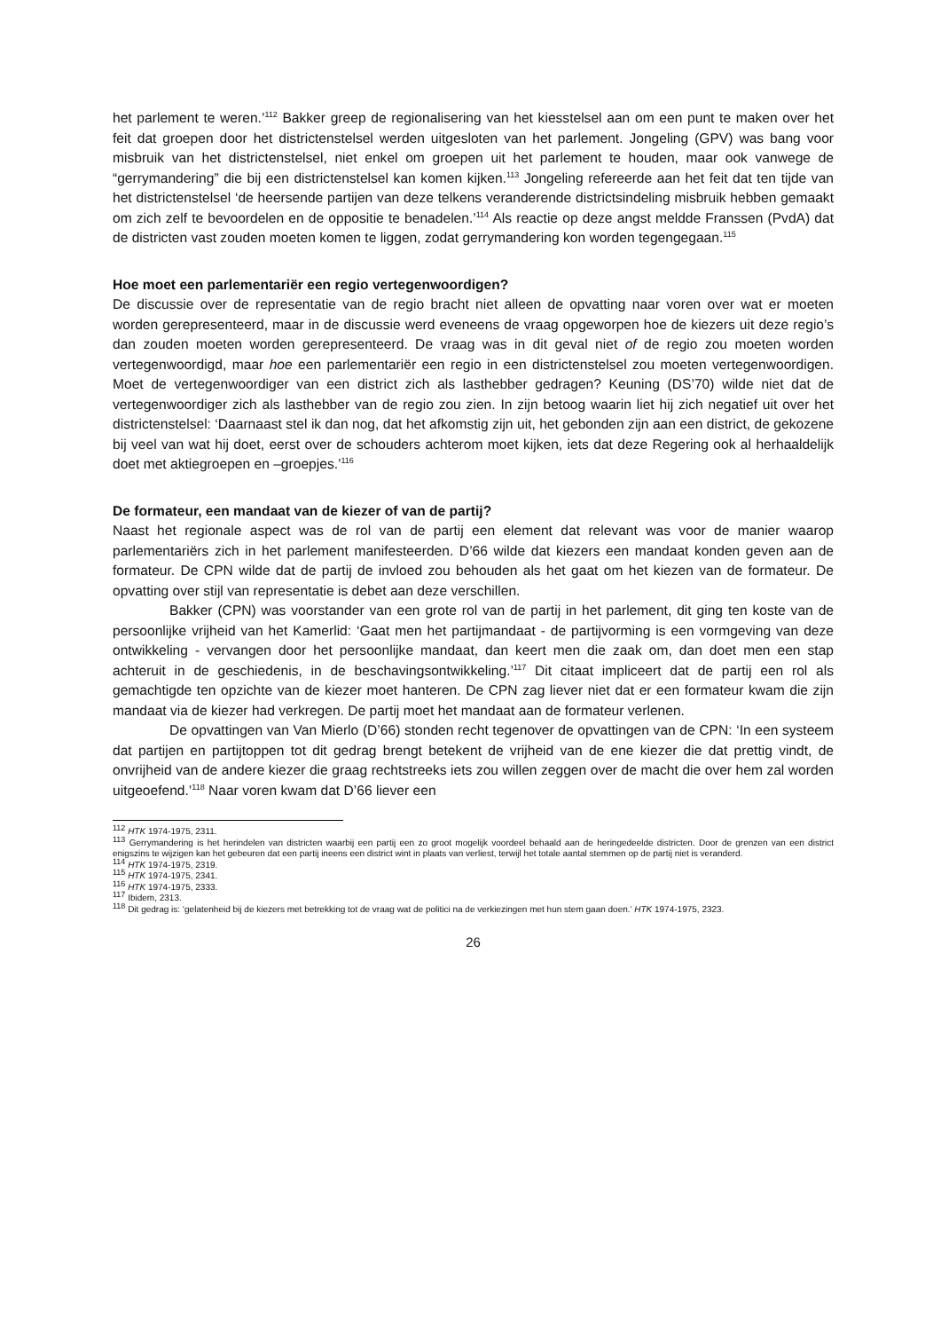het parlement te weren.’<sup>112</sup> Bakker greep de regionalisering van het kiesstelsel aan om een punt te maken over het feit dat groepen door het districtenstelsel werden uitgesloten van het parlement. Jongeling (GPV) was bang voor misbruik van het districtenstelsel, niet enkel om groepen uit het parlement te houden, maar ook vanwege de “gerrymandering” die bij een districtenstelsel kan komen kijken.<sup>113</sup> Jongeling refereerde aan het feit dat ten tijde van het districtenstelsel ‘de heersende partijen van deze telkens veranderende districtsindeling misbruik hebben gemaakt om zich zelf te bevoordelen en de oppositie te benadelen.’<sup>114</sup> Als reactie op deze angst meldde Franssen (PvdA) dat de districten vast zouden moeten komen te liggen, zodat gerrymandering kon worden tegengegaan.<sup>115</sup>
Hoe moet een parlementariër een regio vertegenwoordigen?
De discussie over de representatie van de regio bracht niet alleen de opvatting naar voren over wat er moeten worden gerepresenteerd, maar in de discussie werd eveneens de vraag opgeworpen hoe de kiezers uit deze regio’s dan zouden moeten worden gerepresenteerd. De vraag was in dit geval niet of de regio zou moeten worden vertegenwoordigd, maar hoe een parlementariër een regio in een districtenstelsel zou moeten vertegenwoordigen. Moet de vertegenwoordiger van een district zich als lasthebber gedragen? Keuning (DS’70) wilde niet dat de vertegenwoordiger zich als lasthebber van de regio zou zien. In zijn betoog waarin liet hij zich negatief uit over het districtenstelsel: ‘Daarnaast stel ik dan nog, dat het afkomstig zijn uit, het gebonden zijn aan een district, de gekozene bij veel van wat hij doet, eerst over de schouders achterom moet kijken, iets dat deze Regering ook al herhaaldelijk doet met aktiegroepen en –groepjes.’<sup>116</sup>
De formateur, een mandaat van de kiezer of van de partij?
Naast het regionale aspect was de rol van de partij een element dat relevant was voor de manier waarop parlementariërs zich in het parlement manifesteerden. D’66 wilde dat kiezers een mandaat konden geven aan de formateur. De CPN wilde dat de partij de invloed zou behouden als het gaat om het kiezen van de formateur. De opvatting over stijl van representatie is debet aan deze verschillen.
Bakker (CPN) was voorstander van een grote rol van de partij in het parlement, dit ging ten koste van de persoonlijke vrijheid van het Kamerlid: ‘Gaat men het partijmandaat - de partijvorming is een vormgeving van deze ontwikkeling - vervangen door het persoonlijke mandaat, dan keert men die zaak om, dan doet men een stap achteruit in de geschiedenis, in de beschavingsontwikkeling.’<sup>117</sup> Dit citaat impliceert dat de partij een rol als gemachtigde ten opzichte van de kiezer moet hanteren. De CPN zag liever niet dat er een formateur kwam die zijn mandaat via de kiezer had verkregen. De partij moet het mandaat aan de formateur verlenen.
De opvattingen van Van Mierlo (D’66) stonden recht tegenover de opvattingen van de CPN: ‘In een systeem dat partijen en partijtoppen tot dit gedrag brengt betekent de vrijheid van de ene kiezer die dat prettig vindt, de onvrijheid van de andere kiezer die graag rechtstreeks iets zou willen zeggen over de macht die over hem zal worden uitgeoefend.’<sup>118</sup> Naar voren kwam dat D’66 liever een
<sup>112</sup> HTK 1974-1975, 2311.
<sup>113</sup> Gerrymandering is het herindelen van districten waarbij een partij een zo groot mogelijk voordeel behaald aan de heringedeelde districten. Door de grenzen van een district enigszins te wijzigen kan het gebeuren dat een partij ineens een district wint in plaats van verliest, terwijl het totale aantal stemmen op de partij niet is veranderd.
<sup>114</sup> HTK 1974-1975, 2319.
<sup>115</sup> HTK 1974-1975, 2341.
<sup>116</sup> HTK 1974-1975, 2333.
<sup>117</sup> Ibidem, 2313.
<sup>118</sup> Dit gedrag is: ‘gelatenheid bij de kiezers met betrekking tot de vraag wat de politici na de verkiezingen met hun stem gaan doen.’ HTK 1974-1975, 2323.
26